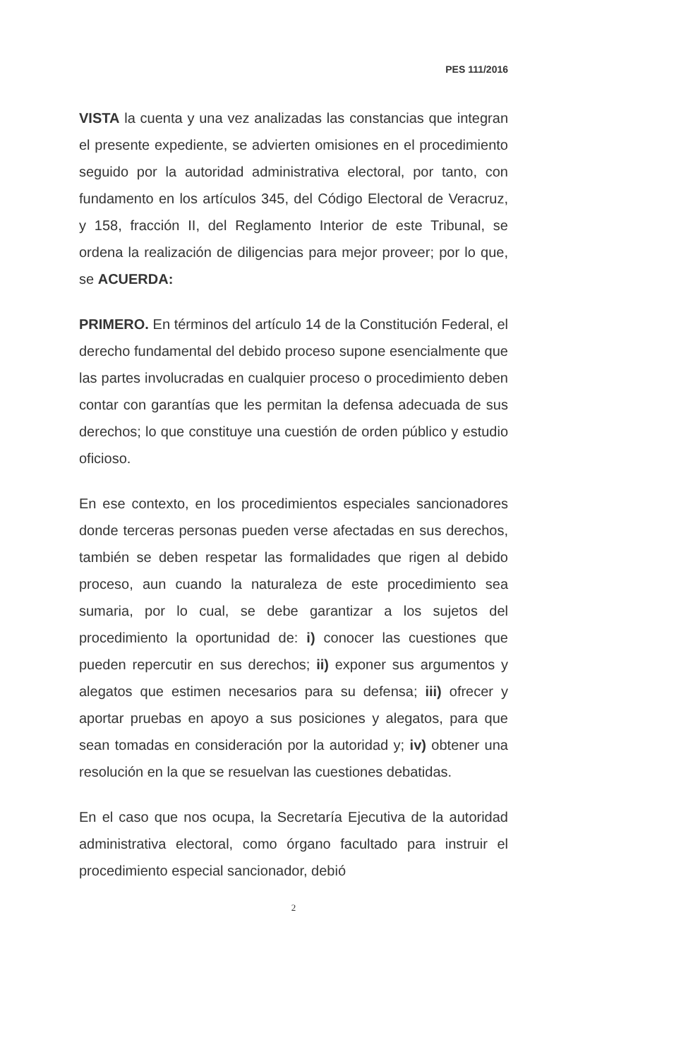PES 111/2016
VISTA la cuenta y una vez analizadas las constancias que integran el presente expediente, se advierten omisiones en el procedimiento seguido por la autoridad administrativa electoral, por tanto, con fundamento en los artículos 345, del Código Electoral de Veracruz, y 158, fracción II, del Reglamento Interior de este Tribunal, se ordena la realización de diligencias para mejor proveer; por lo que, se ACUERDA:
PRIMERO. En términos del artículo 14 de la Constitución Federal, el derecho fundamental del debido proceso supone esencialmente que las partes involucradas en cualquier proceso o procedimiento deben contar con garantías que les permitan la defensa adecuada de sus derechos; lo que constituye una cuestión de orden público y estudio oficioso.
En ese contexto, en los procedimientos especiales sancionadores donde terceras personas pueden verse afectadas en sus derechos, también se deben respetar las formalidades que rigen al debido proceso, aun cuando la naturaleza de este procedimiento sea sumaria, por lo cual, se debe garantizar a los sujetos del procedimiento la oportunidad de: i) conocer las cuestiones que pueden repercutir en sus derechos; ii) exponer sus argumentos y alegatos que estimen necesarios para su defensa; iii) ofrecer y aportar pruebas en apoyo a sus posiciones y alegatos, para que sean tomadas en consideración por la autoridad y; iv) obtener una resolución en la que se resuelvan las cuestiones debatidas.
En el caso que nos ocupa, la Secretaría Ejecutiva de la autoridad administrativa electoral, como órgano facultado para instruir el procedimiento especial sancionador, debió
2